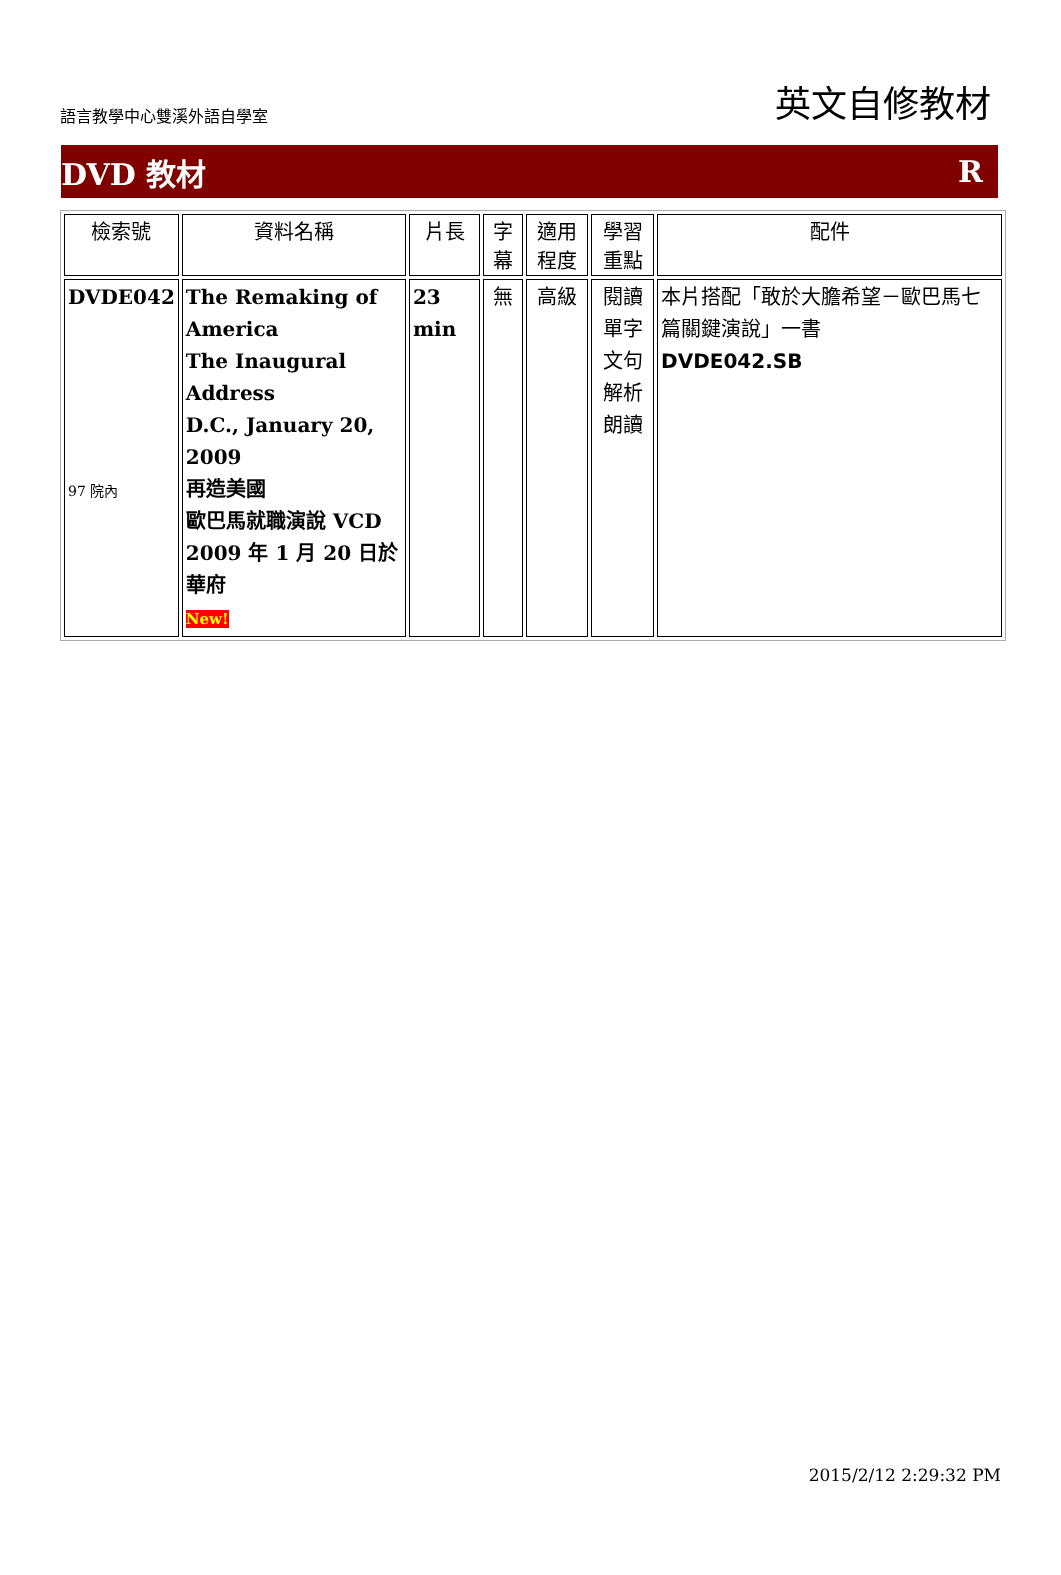語言教學中心雙溪外語自學室 英文自修教材
DVD 教材 R
| 檢索號 | 資料名稱 | 片長 | 字幕 | 適用程度 | 學習重點 | 配件 |
| --- | --- | --- | --- | --- | --- | --- |
| DVDE042 97 院內 | The Remaking of America The Inaugural Address D.C., January 20, 2009 再造美國 歐巴馬就職演說 VCD 2009 年 1 月 20 日於華府 New! | 23 min | 無 | 高級 | 閱讀 單字 文句解析 朗讀 | 本片搭配「敢於大膽希望－歐巴馬七篇關鍵演說」一書 DVDE042.SB |
2015/2/12 2:29:32 PM